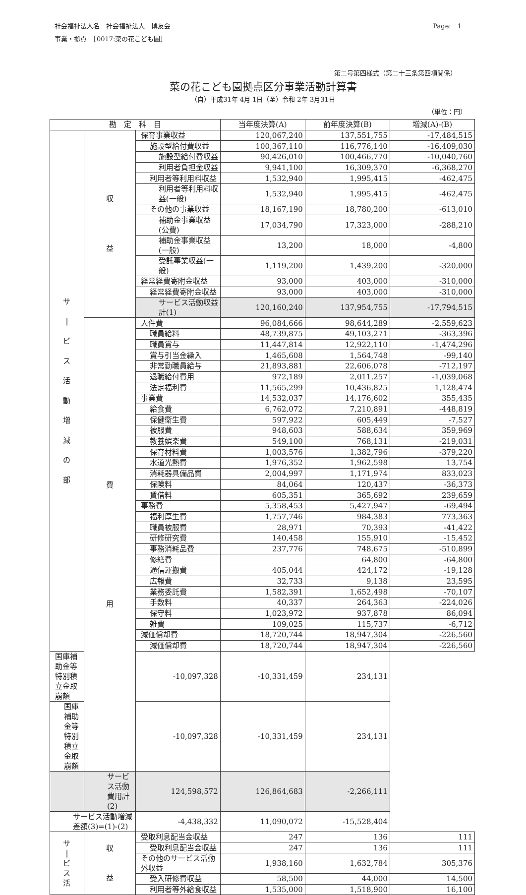社会福祉法人名　社会福祉法人　博友会
事業・拠点　［0017:菜の花こども園］
Page:　1
第二号第四様式（第二十三条第四項関係）
菜の花こども園拠点区分事業活動計算書
（自）平成31年 4月 1日（至）令和 2年 3月31日
（単位：円）
| 勘 定 科 目 | | | 当年度決算(A) | 前年度決算(B) | 増減(A)-(B) |
| --- | --- | --- | --- | --- | --- |
| サ / ビ ス 活 動 増 減 の 部 | 収 益 | 保育事業収益 | 120,067,240 | 137,551,755 | -17,484,515 |
| | | 施設型給付費収益 | 100,367,110 | 116,776,140 | -16,409,030 |
| | | 施設型給付費収益 | 90,426,010 | 100,466,770 | -10,040,760 |
| | | 利用者負担金収益 | 9,941,100 | 16,309,370 | -6,368,270 |
| | | 利用者等利用料収益 | 1,532,940 | 1,995,415 | -462,475 |
| | | 利用者等利用料収益(一般) | 1,532,940 | 1,995,415 | -462,475 |
| | | その他の事業収益 | 18,167,190 | 18,780,200 | -613,010 |
| | | 補助金事業収益(公費) | 17,034,790 | 17,323,000 | -288,210 |
| | | 補助金事業収益(一般) | 13,200 | 18,000 | -4,800 |
| | | 受託事業収益(一般) | 1,119,200 | 1,439,200 | -320,000 |
| | | 経常経費寄附金収益 | 93,000 | 403,000 | -310,000 |
| | | 経常経費寄附金収益 | 93,000 | 403,000 | -310,000 |
| | | サービス活動収益計(1) | 120,160,240 | 137,954,755 | -17,794,515 |
| | 費 用 | 人件費 | 96,084,666 | 98,644,289 | -2,559,623 |
| | | 職員給料 | 48,739,875 | 49,103,271 | -363,396 |
| | | 職員賞与 | 11,447,814 | 12,922,110 | -1,474,296 |
| | | 賞与引当金繰入 | 1,465,608 | 1,564,748 | -99,140 |
| | | 非常勤職員給与 | 21,893,881 | 22,606,078 | -712,197 |
| | | 退職給付費用 | 972,189 | 2,011,257 | -1,039,068 |
| | | 法定福利費 | 11,565,299 | 10,436,825 | 1,128,474 |
| | | 事業費 | 14,532,037 | 14,176,602 | 355,435 |
| | | 給食費 | 6,762,072 | 7,210,891 | -448,819 |
| | | 保健衛生費 | 597,922 | 605,449 | -7,527 |
| | | 被服費 | 948,603 | 588,634 | 359,969 |
| | | 教養娯楽費 | 549,100 | 768,131 | -219,031 |
| | | 保育材料費 | 1,003,576 | 1,382,796 | -379,220 |
| | | 水道光熱費 | 1,976,352 | 1,962,598 | 13,754 |
| | | 消耗器具備品費 | 2,004,997 | 1,171,974 | 833,023 |
| | | 保険料 | 84,064 | 120,437 | -36,373 |
| | | 賃借料 | 605,351 | 365,692 | 239,659 |
| | | 事務費 | 5,358,453 | 5,427,947 | -69,494 |
| | | 福利厚生費 | 1,757,746 | 984,383 | 773,363 |
| | | 職員被服費 | 28,971 | 70,393 | -41,422 |
| | | 研修研究費 | 140,458 | 155,910 | -15,452 |
| | | 事務消耗品費 | 237,776 | 748,675 | -510,899 |
| | | 修繕費 | | 64,800 | -64,800 |
| | | 通信運搬費 | 405,044 | 424,172 | -19,128 |
| | | 広報費 | 32,733 | 9,138 | 23,595 |
| | | 業務委託費 | 1,582,391 | 1,652,498 | -70,107 |
| | | 手数料 | 40,337 | 264,363 | -224,026 |
| | | 保守料 | 1,023,972 | 937,878 | 86,094 |
| | | 雑費 | 109,025 | 115,737 | -6,712 |
| | | 減価償却費 | 18,720,744 | 18,947,304 | -226,560 |
| | | 減価償却費 | 18,720,744 | 18,947,304 | -226,560 |
| 国庫補助金等特別積立金取崩額 | | -10,097,328 | -10,331,459 | 234,131 | |
| 国庫補助金等特別積立金取崩額 | | -10,097,328 | -10,331,459 | 234,131 | |
| | サービス活動費用計(2) | 124,598,572 | 126,864,683 | -2,266,111 | |
| サービス活動増減差額(3)=(1)-(2) | | -4,438,332 | 11,090,072 | -15,528,404 | |
| サ / ビ ス 活 | 収 益 | 受取利息配当金収益 | 247 | 136 | 111 |
| | | 受取利息配当金収益 | 247 | 136 | 111 |
| | | その他のサービス活動外収益 | 1,938,160 | 1,632,784 | 305,376 |
| | | 受入研修費収益 | 58,500 | 44,000 | 14,500 |
| | | 利用者等外給食収益 | 1,535,000 | 1,518,900 | 16,100 |